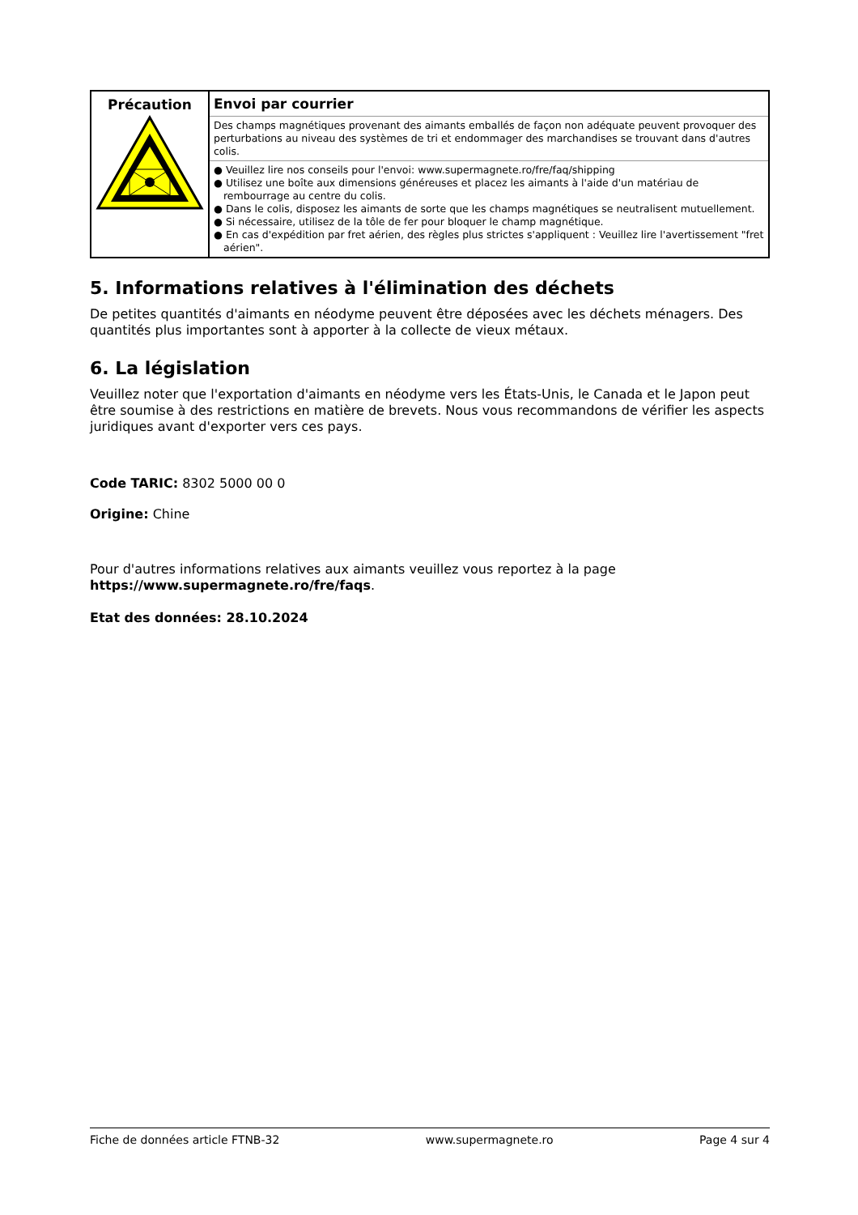| Précaution | Envoi par courrier Des champs magnétiques provenant des aimants emballés de façon non adéquate peuvent provoquer des perturbations au niveau des systèmes de tri et endommager des marchandises se trouvant dans d'autres colis. ● Veuillez lire nos conseils pour l'envoi: www.supermagnete.ro/fre/faq/shipping ● Utilisez une boîte aux dimensions généreuses et placez les aimants à l'aide d'un matériau de rembourrage au centre du colis. ● Dans le colis, disposez les aimants de sorte que les champs magnétiques se neutralisent mutuellement. ● Si nécessaire, utilisez de la tôle de fer pour bloquer le champ magnétique. ● En cas d'expédition par fret aérien, des règles plus strictes s'appliquent : Veuillez lire l'avertissement "fret aérien". |
5. Informations relatives à l'élimination des déchets
De petites quantités d'aimants en néodyme peuvent être déposées avec les déchets ménagers. Des quantités plus importantes sont à apporter à la collecte de vieux métaux.
6. La législation
Veuillez noter que l'exportation d'aimants en néodyme vers les États-Unis, le Canada et le Japon peut être soumise à des restrictions en matière de brevets. Nous vous recommandons de vérifier les aspects juridiques avant d'exporter vers ces pays.
Code TARIC: 8302 5000 00 0
Origine: Chine
Pour d'autres informations relatives aux aimants veuillez vous reportez à la page
https://www.supermagnete.ro/fre/faqs.
Etat des données: 28.10.2024
Fiche de données article FTNB-32 www.supermagnete.ro Page 4 sur 4